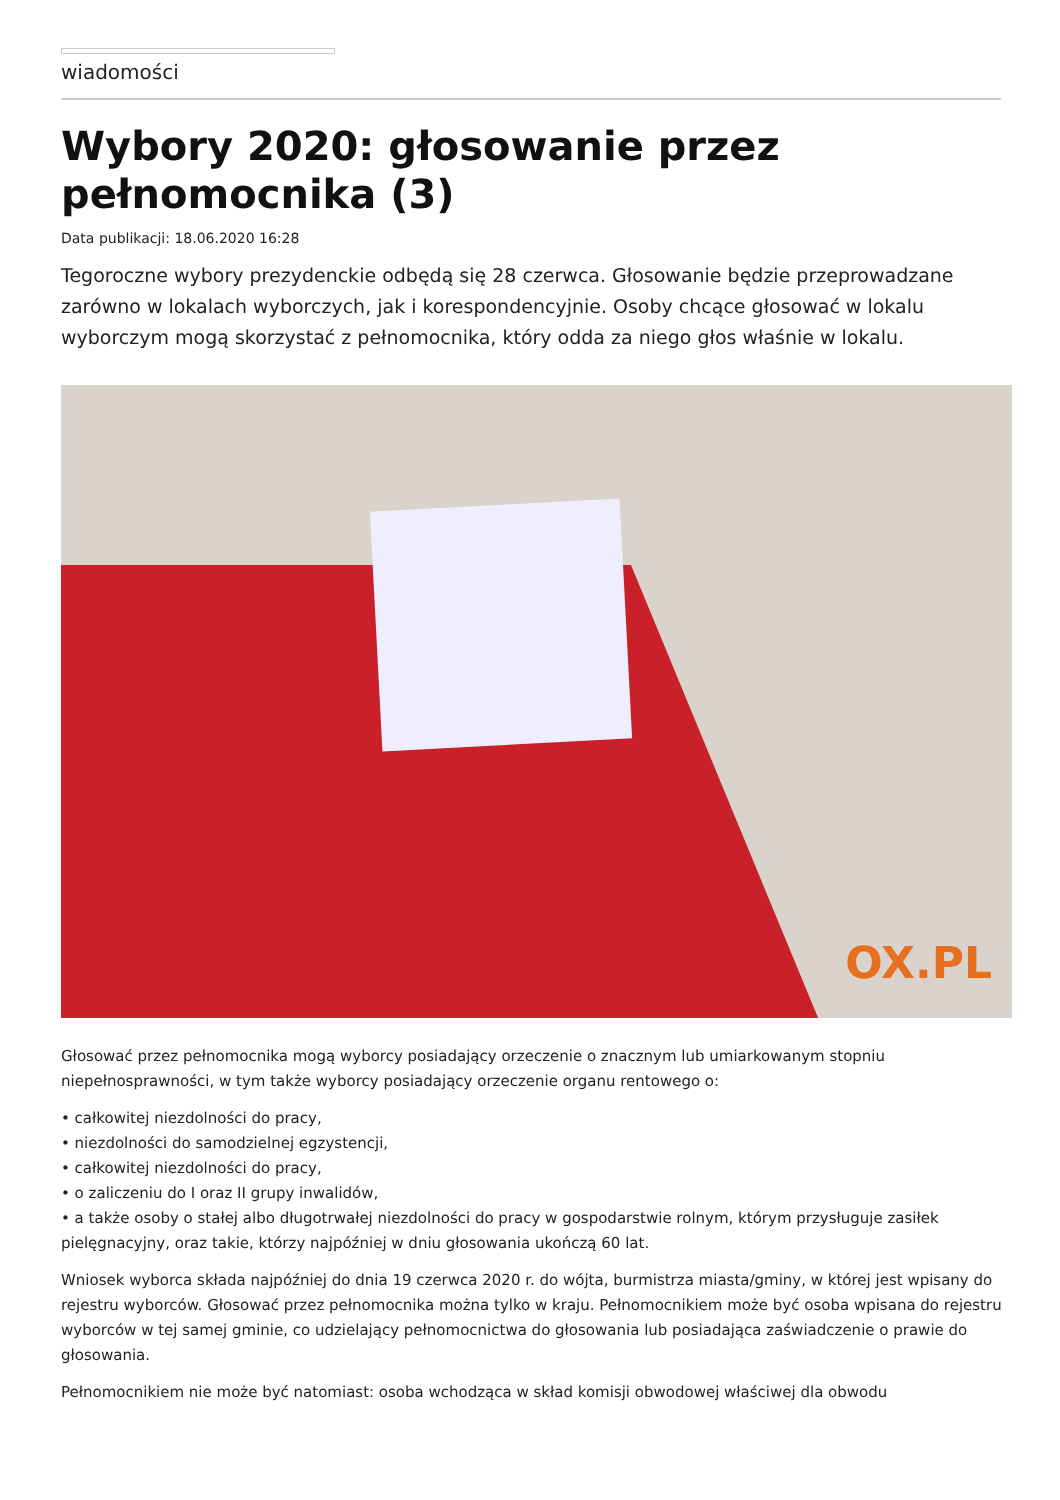wiadomości
Wybory 2020: głosowanie przez pełnomocnika (3)
Data publikacji: 18.06.2020 16:28
Tegoroczne wybory prezydenckie odbędą się 28 czerwca. Głosowanie będzie przeprowadzane zarówno w lokalach wyborczych, jak i korespondencyjnie. Osoby chcące głosować w lokalu wyborczym mogą skorzystać z pełnomocnika, który odda za niego głos właśnie w lokalu.
OX.PL
Głosować przez pełnomocnika mogą wyborcy posiadający orzeczenie o znacznym lub umiarkowanym stopniu niepełnosprawności, w tym także wyborcy posiadający orzeczenie organu rentowego o:
• całkowitej niezdolności do pracy,
• niezdolności do samodzielnej egzystencji,
• całkowitej niezdolności do pracy,
• o zaliczeniu do I oraz II grupy inwalidów,
• a także osoby o stałej albo długotrwałej niezdolności do pracy w gospodarstwie rolnym, którym przysługuje zasiłek pielęgnacyjny, oraz takie, którzy najpóźniej w dniu głosowania ukończą 60 lat.
Wniosek wyborca składa najpóźniej do dnia 19 czerwca 2020 r. do wójta, burmistrza miasta/gminy, w której jest wpisany do rejestru wyborców. Głosować przez pełnomocnika można tylko w kraju. Pełnomocnikiem może być osoba wpisana do rejestru wyborców w tej samej gminie, co udzielający pełnomocnictwa do głosowania lub posiadająca zaświadczenie o prawie do głosowania.
Pełnomocnikiem nie może być natomiast: osoba wchodząca w skład komisji obwodowej właściwej dla obwodu